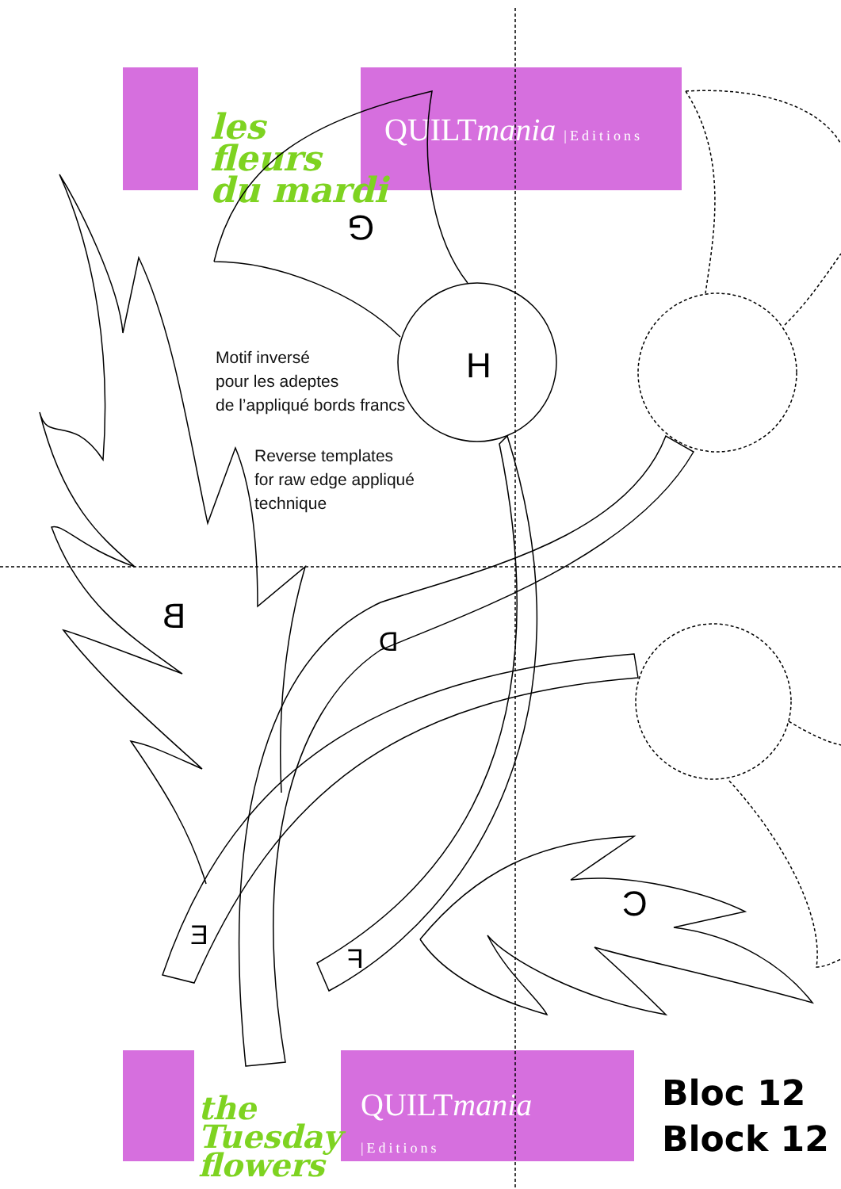QUILTmania |Editions
les
fleurs
du mardi
QUILTmania |Editions
the
Tuesday
flowers
G
H
B
D
C
E
F
Motif inversé
pour les adeptes
de l’appliqué bords francs
Reverse templates
for raw edge appliqué
technique
Bloc 12
Block 12